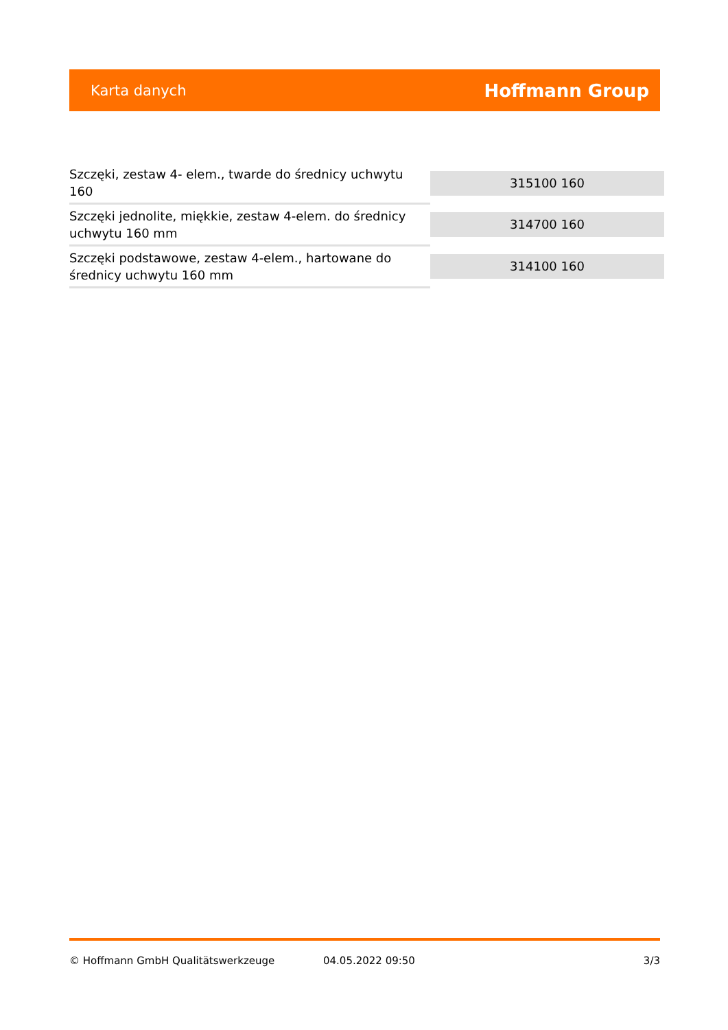Karta danych Hoffmann Group
| Szczęki, zestaw 4- elem., twarde do średnicy uchwytu 160 | 315100 160 |
| Szczęki jednolite, miękkie, zestaw 4-elem. do średnicy uchwytu 160 mm | 314700 160 |
| Szczęki podstawowe, zestaw 4-elem., hartowane do średnicy uchwytu 160 mm | 314100 160 |
© Hoffmann GmbH Qualitätswerkzeuge 04.05.2022 09:50 3/3